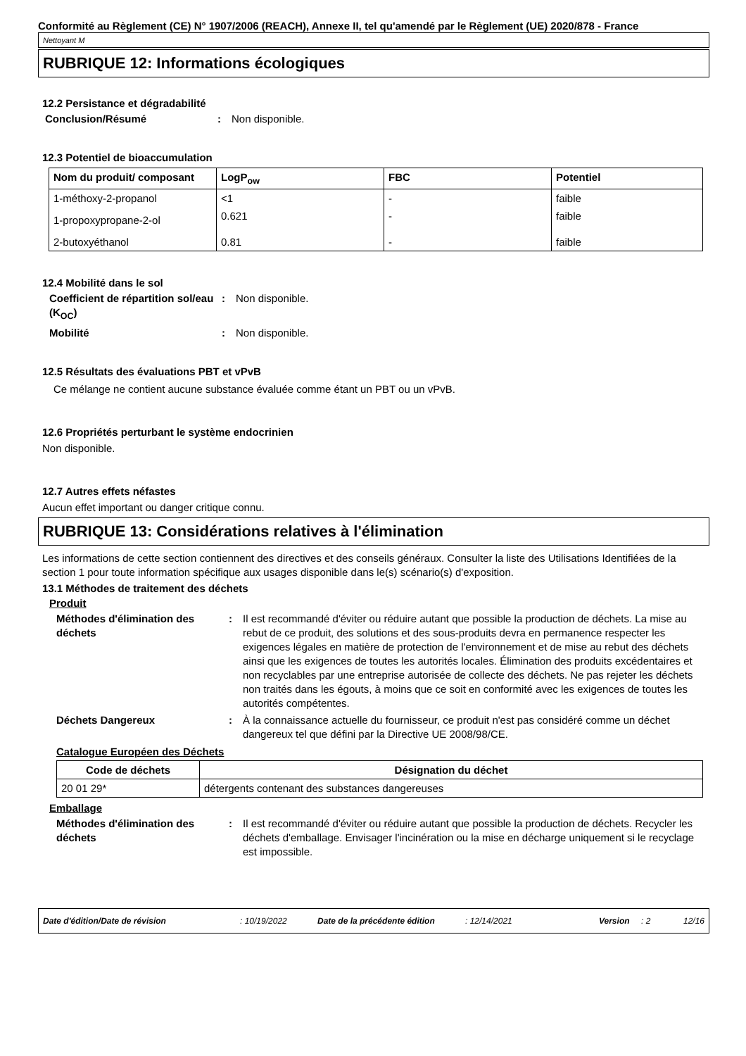Conformité au Règlement (CE) N° 1907/2006 (REACH), Annexe II, tel qu'amendé par le Règlement (UE) 2020/878 - France
Nettoyant M
RUBRIQUE 12: Informations écologiques
12.2 Persistance et dégradabilité
Conclusion/Résumé : Non disponible.
12.3 Potentiel de bioaccumulation
| Nom du produit/ composant | LogP<sub>ow</sub> | FBC | Potentiel |
| --- | --- | --- | --- |
| 1-méthoxy-2-propanol | <1 | - | faible |
| 1-propoxypropane-2-ol | 0.621 | - | faible |
| 2-butoxyéthanol | 0.81 | - | faible |
12.4 Mobilité dans le sol
Coefficient de répartition sol/eau (K<sub>OC</sub>)
: Non disponible.
Mobilité : Non disponible.
12.5 Résultats des évaluations PBT et vPvB
Ce mélange ne contient aucune substance évaluée comme étant un PBT ou un vPvB.
12.6 Propriétés perturbant le système endocrinien
Non disponible.
12.7 Autres effets néfastes
Aucun effet important ou danger critique connu.
RUBRIQUE 13: Considérations relatives à l'élimination
Les informations de cette section contiennent des directives et des conseils généraux. Consulter la liste des Utilisations Identifiées de la section 1 pour toute information spécifique aux usages disponible dans le(s) scénario(s) d'exposition.
13.1 Méthodes de traitement des déchets
Produit
Méthodes d'élimination des déchets
: Il est recommandé d'éviter ou réduire autant que possible la production de déchets. La mise au rebut de ce produit, des solutions et des sous-produits devra en permanence respecter les exigences légales en matière de protection de l'environnement et de mise au rebut des déchets ainsi que les exigences de toutes les autorités locales. Élimination des produits excédentaires et non recyclables par une entreprise autorisée de collecte des déchets. Ne pas rejeter les déchets non traités dans les égouts, à moins que ce soit en conformité avec les exigences de toutes les autorités compétentes.
Déchets Dangereux : À la connaissance actuelle du fournisseur, ce produit n'est pas considéré comme un déchet dangereux tel que défini par la Directive UE 2008/98/CE.
Catalogue Européen des Déchets
| Code de déchets | Désignation du déchet |
| --- | --- |
| 20 01 29* | détergents contenant des substances dangereuses |
Emballage
Méthodes d'élimination des déchets
: Il est recommandé d'éviter ou réduire autant que possible la production de déchets. Recycler les déchets d'emballage. Envisager l'incinération ou la mise en décharge uniquement si le recyclage est impossible.
Date d'édition/Date de révision: 10/19/2022 Date de la précédente édition: 12/14/2021 Version: 2 12/16